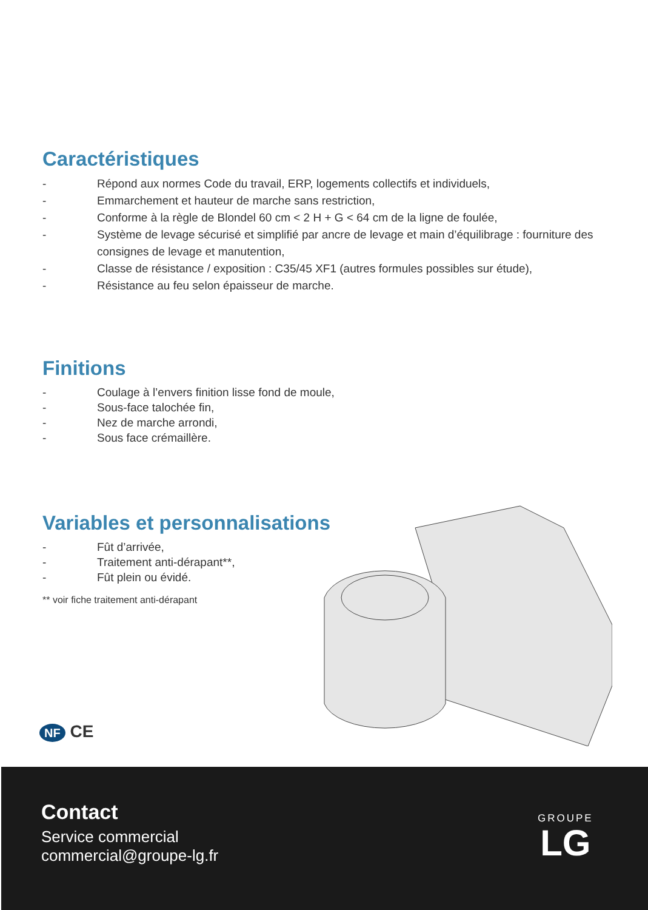Caractéristiques
- Répond aux normes Code du travail, ERP, logements collectifs et individuels,
- Emmarchement et hauteur de marche sans restriction,
- Conforme à la règle de Blondel 60 cm < 2 H + G < 64 cm de la ligne de foulée,
- Système de levage sécurisé et simplifié par ancre de levage et main d’équilibrage : fourniture des consignes de levage et manutention,
- Classe de résistance / exposition : C35/45 XF1 (autres formules possibles sur étude),
- Résistance au feu selon épaisseur de marche.
Finitions
- Coulage à l’envers finition lisse fond de moule,
- Sous-face talochée fin,
- Nez de marche arrondi,
- Sous face crémaillère.
Variables et personnalisations
- Fût d’arrivée,
- Traitement anti-dérapant**,
- Fût plein ou évidé.
** voir fiche traitement anti-dérapant
NF CE
Contact
Service commercial
commercial@groupe-lg.fr
GROUPE
LG